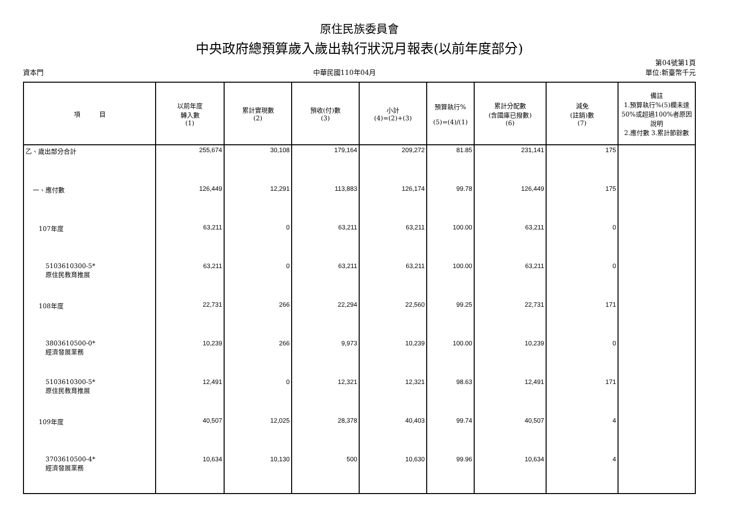原住民族委員會
中央政府總預算歲入歲出執行狀況月報表(以前年度部分)
資本門 中華民國110年04月 第04號第1頁
單位:新臺幣千元
| 項 目 | 以前年度 轉入數 (1) | 累計實現數 (2) | 預收(付)數 (3) | 小計 (4)=(2)+(3) | 預算執行% (5)=(4)/(1) | 累計分配數 (含國庫已撥數) (6) | 減免 (註銷)數 (7) | 備註 1.預算執行%(5)欄未達50%或超過100%者原因說明 2.應付數 3.累計節餘數 |
| --- | --- | --- | --- | --- | --- | --- | --- | --- |
| 乙、歲出部分合計 | 255,674 | 30,108 | 179,164 | 209,272 | 81.85 | 231,141 | 175 | |
| 一、應付數 | 126,449 | 12,291 | 113,883 | 126,174 | 99.78 | 126,449 | 175 | |
| 107年度 | 63,211 | 0 | 63,211 | 63,211 | 100.00 | 63,211 | 0 | |
| 5103610300-5* 原住民教育推展 | 63,211 | 0 | 63,211 | 63,211 | 100.00 | 63,211 | 0 | |
| 108年度 | 22,731 | 266 | 22,294 | 22,560 | 99.25 | 22,731 | 171 | |
| 3803610500-0* 經濟發展業務 | 10,239 | 266 | 9,973 | 10,239 | 100.00 | 10,239 | 0 | |
| 5103610300-5* 原住民教育推展 | 12,491 | 0 | 12,321 | 12,321 | 98.63 | 12,491 | 171 | |
| 109年度 | 40,507 | 12,025 | 28,378 | 40,403 | 99.74 | 40,507 | 4 | |
| 3703610500-4* 經濟發展業務 | 10,634 | 10,130 | 500 | 10,630 | 99.96 | 10,634 | 4 | |